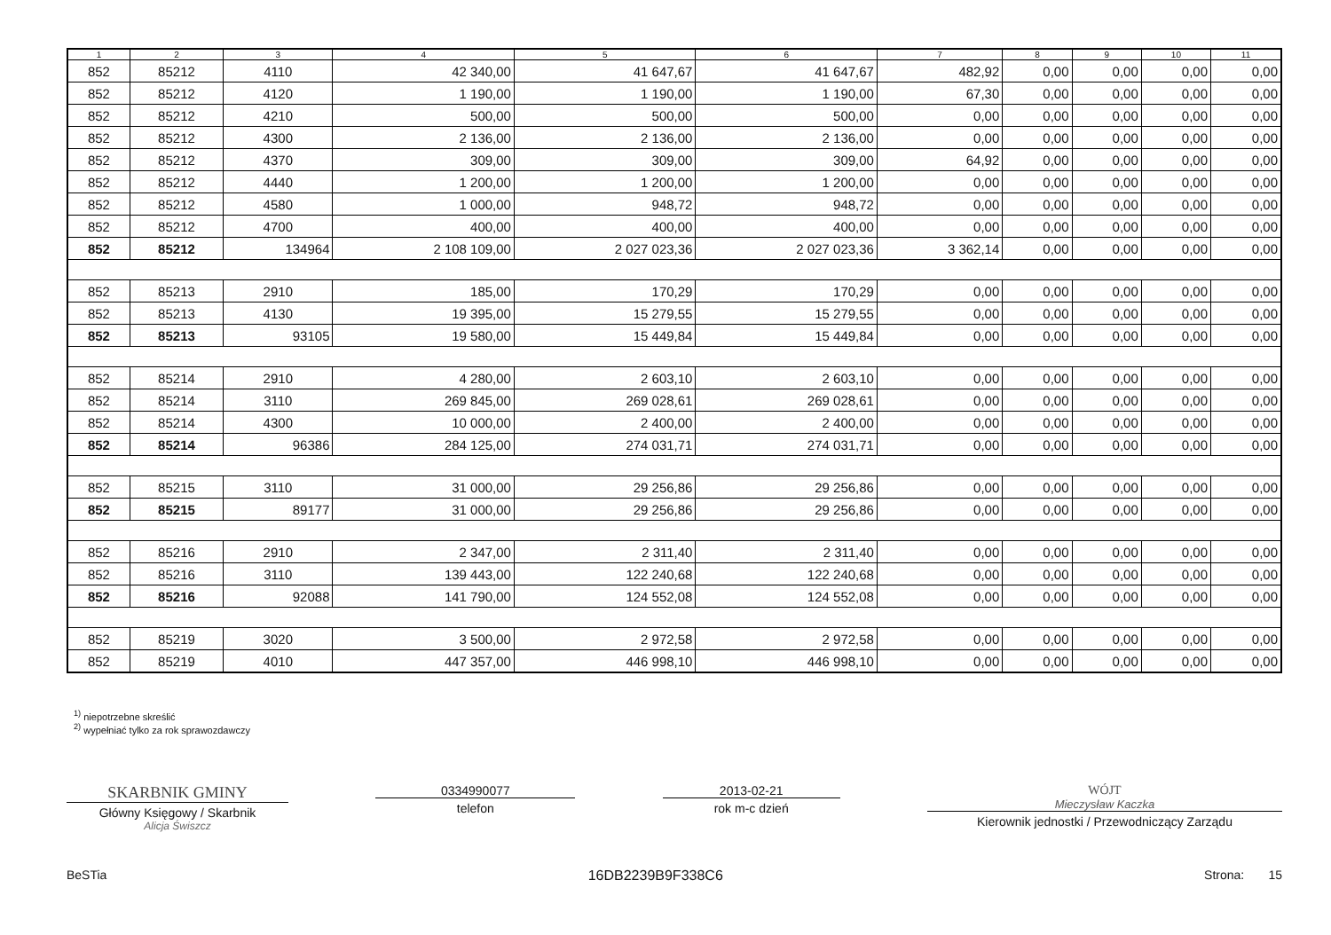| 1 | 2 | 3 | 4 | 5 | 6 | 7 | 8 | 9 | 10 | 11 |
| --- | --- | --- | --- | --- | --- | --- | --- | --- | --- | --- |
| 852 | 85212 | 4110 | 42 340,00 | 41 647,67 | 41 647,67 | 482,92 | 0,00 | 0,00 | 0,00 | 0,00 |
| 852 | 85212 | 4120 | 1 190,00 | 1 190,00 | 1 190,00 | 67,30 | 0,00 | 0,00 | 0,00 | 0,00 |
| 852 | 85212 | 4210 | 500,00 | 500,00 | 500,00 | 0,00 | 0,00 | 0,00 | 0,00 | 0,00 |
| 852 | 85212 | 4300 | 2 136,00 | 2 136,00 | 2 136,00 | 0,00 | 0,00 | 0,00 | 0,00 | 0,00 |
| 852 | 85212 | 4370 | 309,00 | 309,00 | 309,00 | 64,92 | 0,00 | 0,00 | 0,00 | 0,00 |
| 852 | 85212 | 4440 | 1 200,00 | 1 200,00 | 1 200,00 | 0,00 | 0,00 | 0,00 | 0,00 | 0,00 |
| 852 | 85212 | 4580 | 1 000,00 | 948,72 | 948,72 | 0,00 | 0,00 | 0,00 | 0,00 | 0,00 |
| 852 | 85212 | 4700 | 400,00 | 400,00 | 400,00 | 0,00 | 0,00 | 0,00 | 0,00 | 0,00 |
| 852 | 85212 | 134964 | 2 108 109,00 | 2 027 023,36 | 2 027 023,36 | 3 362,14 | 0,00 | 0,00 | 0,00 | 0,00 |
| 852 | 85213 | 2910 | 185,00 | 170,29 | 170,29 | 0,00 | 0,00 | 0,00 | 0,00 | 0,00 |
| 852 | 85213 | 4130 | 19 395,00 | 15 279,55 | 15 279,55 | 0,00 | 0,00 | 0,00 | 0,00 | 0,00 |
| 852 | 85213 | 93105 | 19 580,00 | 15 449,84 | 15 449,84 | 0,00 | 0,00 | 0,00 | 0,00 | 0,00 |
| 852 | 85214 | 2910 | 4 280,00 | 2 603,10 | 2 603,10 | 0,00 | 0,00 | 0,00 | 0,00 | 0,00 |
| 852 | 85214 | 3110 | 269 845,00 | 269 028,61 | 269 028,61 | 0,00 | 0,00 | 0,00 | 0,00 | 0,00 |
| 852 | 85214 | 4300 | 10 000,00 | 2 400,00 | 2 400,00 | 0,00 | 0,00 | 0,00 | 0,00 | 0,00 |
| 852 | 85214 | 96386 | 284 125,00 | 274 031,71 | 274 031,71 | 0,00 | 0,00 | 0,00 | 0,00 | 0,00 |
| 852 | 85215 | 3110 | 31 000,00 | 29 256,86 | 29 256,86 | 0,00 | 0,00 | 0,00 | 0,00 | 0,00 |
| 852 | 85215 | 89177 | 31 000,00 | 29 256,86 | 29 256,86 | 0,00 | 0,00 | 0,00 | 0,00 | 0,00 |
| 852 | 85216 | 2910 | 2 347,00 | 2 311,40 | 2 311,40 | 0,00 | 0,00 | 0,00 | 0,00 | 0,00 |
| 852 | 85216 | 3110 | 139 443,00 | 122 240,68 | 122 240,68 | 0,00 | 0,00 | 0,00 | 0,00 | 0,00 |
| 852 | 85216 | 92088 | 141 790,00 | 124 552,08 | 124 552,08 | 0,00 | 0,00 | 0,00 | 0,00 | 0,00 |
| 852 | 85219 | 3020 | 3 500,00 | 2 972,58 | 2 972,58 | 0,00 | 0,00 | 0,00 | 0,00 | 0,00 |
| 852 | 85219 | 4010 | 447 357,00 | 446 998,10 | 446 998,10 | 0,00 | 0,00 | 0,00 | 0,00 | 0,00 |
<sup>1)</sup> niepotrzebne skreślić
<sup>2)</sup> wypełniać tylko za rok sprawozdawczy
SKARBNIK GMINY
Główny Księgowy / Skarbnik
Alicja Świszcz
0334990077
telefon
2013-02-21
rok m-c dzień
WÓJT
Mieczysław Kaczka
Kierownik jednostki / Przewodniczący Zarządu
BeSTia 16DB2239B9F338C6 Strona: 15